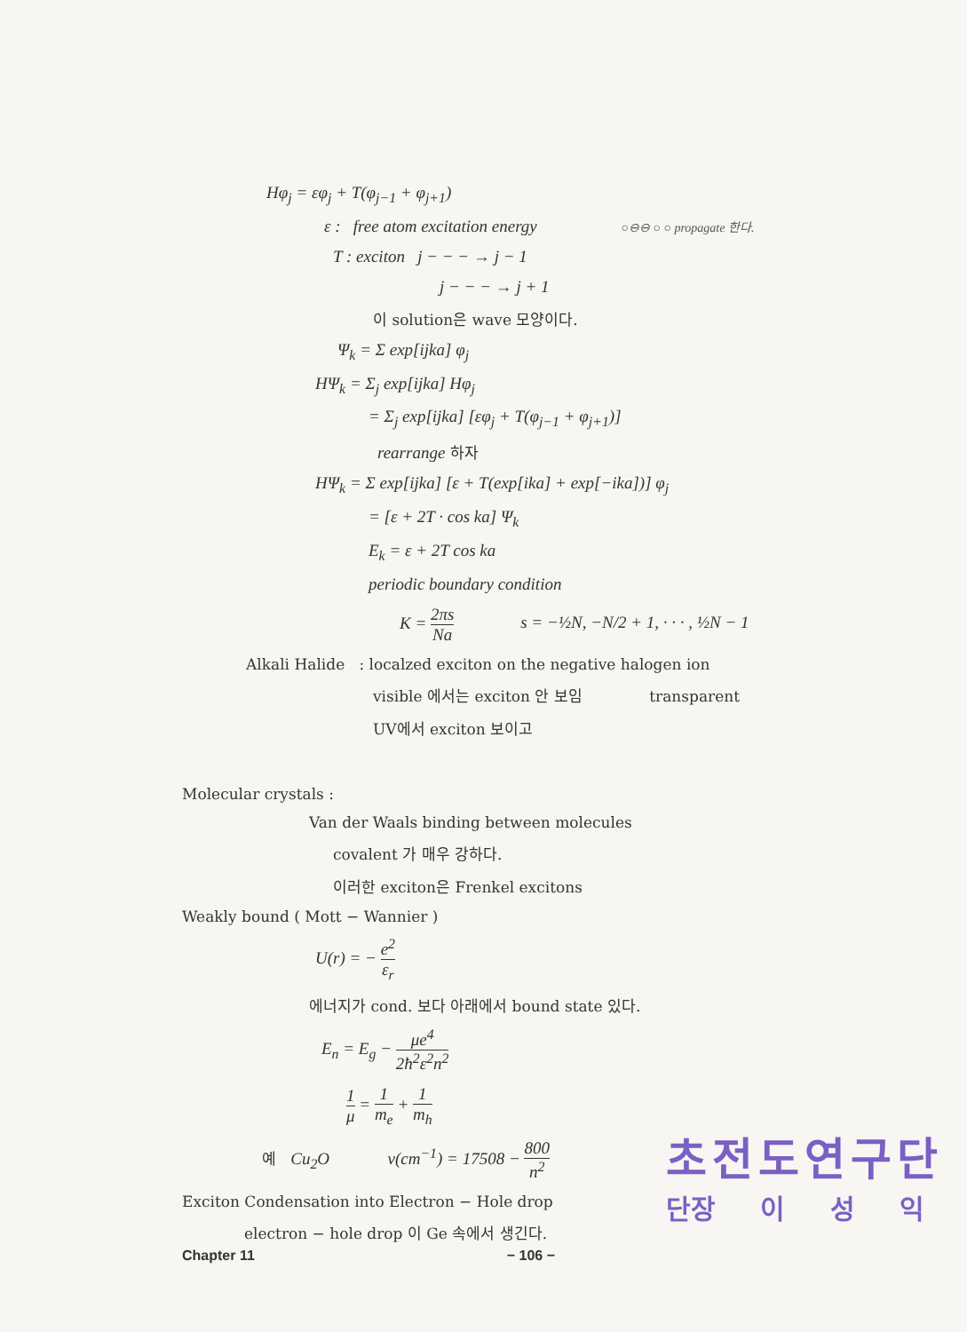Hφ<sub>j</sub> = εφ<sub>j</sub> + T(φ<sub>j−1</sub> + φ<sub>j+1</sub>)
ε : free atom excitation energy ○⊖⊖ ○ ○ propagate 한다.
T : exciton j − − − → j − 1
j − − − → j + 1
이 solution은 wave 모양이다.
Ψ<sub>k</sub> = Σ exp[ijka] φ<sub>j</sub>
HΨ<sub>k</sub> = Σ<sub>j</sub> exp[ijka] Hφ<sub>j</sub>
= Σ<sub>j</sub> exp[ijka] [εφ<sub>j</sub> + T(φ<sub>j−1</sub> + φ<sub>j+1</sub>)]
rearrange 하자
HΨ<sub>k</sub> = Σ exp[ijka] [ε + T(exp[ika] + exp[−ika])] φ<sub>j</sub>
= [ε + 2T · cos ka] Ψ<sub>k</sub>
E<sub>k</sub> = ε + 2T cos ka
periodic boundary condition
K = 2πs Na s = −½N, −N/2 + 1, · · · , ½N − 1
Alkali Halide : localzed exciton on the negative halogen ion
visible 에서는 exciton 안 보임 transparent
UV에서 exciton 보이고
Molecular crystals :
Van der Waals binding between molecules
covalent 가 매우 강하다.
이러한 exciton은 Frenkel excitons
Weakly bound ( Mott − Wannier )
U(r) = − e<sup>2</sup> ε<sub>r</sub>
에너지가 cond. 보다 아래에서 bound state 있다.
E<sub>n</sub> = E<sub>g</sub> − μe<sup>4</sup> 2ħ<sup>2</sup>ε<sup>2</sup>n<sup>2</sup>
1 μ = 1 m<sub>e</sub> + 1 m<sub>h</sub>
예 Cu<sub>2</sub>O ν(cm<sup>−1</sup>) = 17508 − 800 n<sup>2</sup>
Exciton Condensation into Electron − Hole drop
electron − hole drop 이 Ge 속에서 생긴다.
초전도연구단
단장 이 성 익
Chapter 11 − 106 −